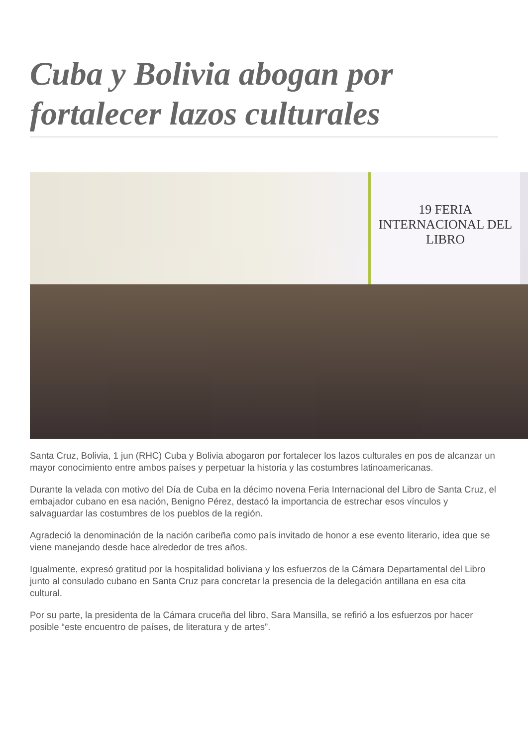Cuba y Bolivia abogan por fortalecer lazos culturales
19 FERIA INTERNACIONAL DEL LIBRO
Santa Cruz, Bolivia, 1 jun (RHC) Cuba y Bolivia abogaron por fortalecer los lazos culturales en pos de alcanzar un mayor conocimiento entre ambos países y perpetuar la historia y las costumbres latinoamericanas.
Durante la velada con motivo del Día de Cuba en la décimo novena Feria Internacional del Libro de Santa Cruz, el embajador cubano en esa nación, Benigno Pérez, destacó la importancia de estrechar esos vínculos y salvaguardar las costumbres de los pueblos de la región.
Agradeció la denominación de la nación caribeña como país invitado de honor a ese evento literario, idea que se viene manejando desde hace alrededor de tres años.
Igualmente, expresó gratitud por la hospitalidad boliviana y los esfuerzos de la Cámara Departamental del Libro junto al consulado cubano en Santa Cruz para concretar la presencia de la delegación antillana en esa cita cultural.
Por su parte, la presidenta de la Cámara cruceña del libro, Sara Mansilla, se refirió a los esfuerzos por hacer posible “este encuentro de países, de literatura y de artes”.